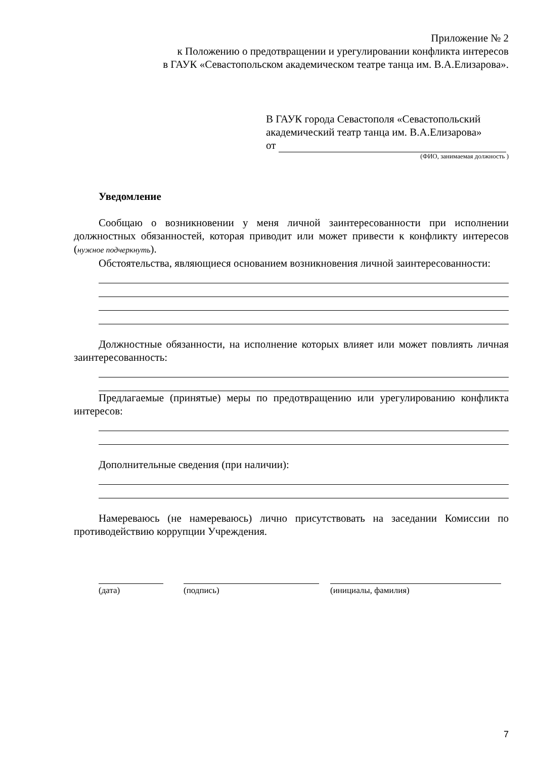Приложение № 2
к Положению о предотвращении и урегулировании конфликта интересов
в ГАУК «Севастопольском академическом театре танца им. В.А.Елизарова».
В ГАУК города Севастополя «Севастопольский академический театр танца им. В.А.Елизарова»
от
(ФИО, занимаемая должность )
Уведомление
Сообщаю о возникновении у меня личной заинтересованности при исполнении должностных обязанностей, которая приводит или может привести к конфликту интересов (нужное подчеркнуть).
Обстоятельства, являющиеся основанием возникновения личной заинтересованности:
Должностные обязанности, на исполнение которых влияет или может повлиять личная заинтересованность:
Предлагаемые (принятые) меры по предотвращению или урегулированию конфликта интересов:
Дополнительные сведения (при наличии):
Намереваюсь (не намереваюсь) лично присутствовать на заседании Комиссии по противодействию коррупции Учреждения.
(дата) (подпись) (инициалы, фамилия)
7